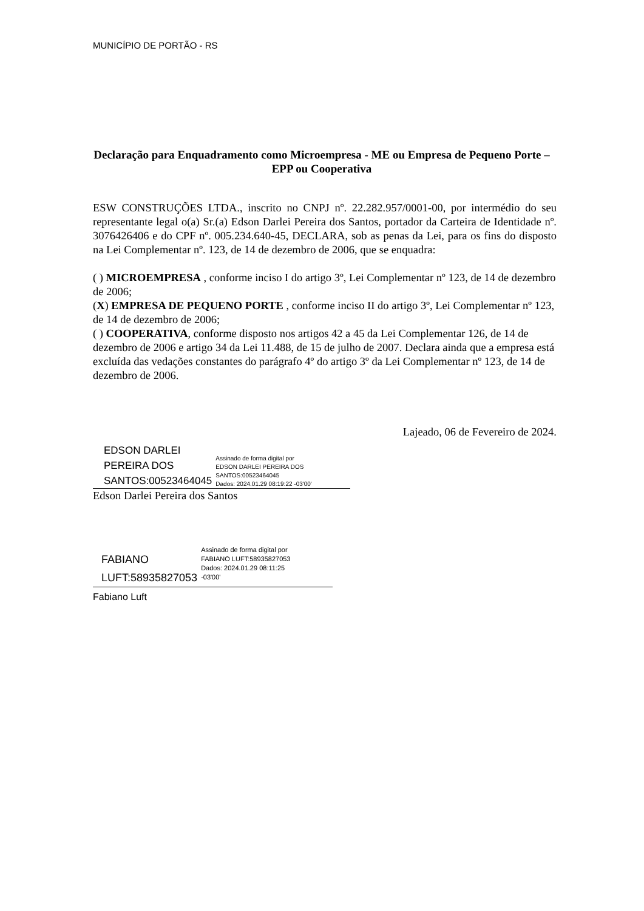MUNICÍPIO DE PORTÃO - RS
Declaração para Enquadramento como Microempresa - ME ou Empresa de Pequeno Porte – EPP ou Cooperativa
ESW CONSTRUÇÕES LTDA., inscrito no CNPJ nº. 22.282.957/0001-00, por intermédio do seu representante legal o(a) Sr.(a) Edson Darlei Pereira dos Santos, portador da Carteira de Identidade nº. 3076426406 e do CPF nº. 005.234.640-45, DECLARA, sob as penas da Lei, para os fins do disposto na Lei Complementar nº. 123, de 14 de dezembro de 2006, que se enquadra:
( ) MICROEMPRESA , conforme inciso I do artigo 3º, Lei Complementar nº 123, de 14 de dezembro de 2006;
(X) EMPRESA DE PEQUENO PORTE , conforme inciso II do artigo 3º, Lei Complementar nº 123, de 14 de dezembro de 2006;
( ) COOPERATIVA, conforme disposto nos artigos 42 a 45 da Lei Complementar 126, de 14 de dezembro de 2006 e artigo 34 da Lei 11.488, de 15 de julho de 2007. Declara ainda que a empresa está excluída das vedações constantes do parágrafo 4º do artigo 3º da Lei Complementar nº 123, de 14 de dezembro de 2006.
Lajeado, 06 de Fevereiro de 2024.
EDSON DARLEI
PEREIRA DOS
SANTOS:00523464045
Assinado de forma digital por
EDSON DARLEI PEREIRA DOS
SANTOS:00523464045
Dados: 2024.01.29 08:19:22 -03'00'
Edson Darlei Pereira dos Santos
FABIANO
LUFT:58935827053
Assinado de forma digital por
FABIANO LUFT:58935827053
Dados: 2024.01.29 08:11:25
-03'00'
Fabiano Luft